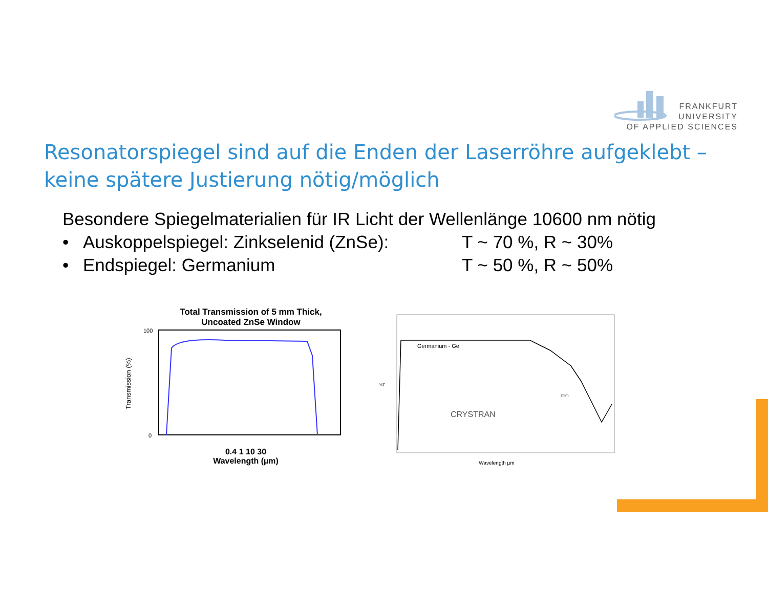FRANKFURT
UNIVERSITY
OF APPLIED SCIENCES
Resonatorspiegel sind auf die Enden der Laserröhre aufgeklebt –
keine spätere Justierung nötig/möglich
Besondere Spiegelmaterialien für IR Licht der Wellenlänge 10600 nm nötig
• Auskoppelspiegel: Zinkselenid (ZnSe): T ~ 70 %, R ~ 30%
• Endspiegel: Germanium T ~ 50 %, R ~ 50%
Total Transmission of 5 mm Thick,
Uncoated ZnSe Window
100
0
Transmission (%)
0.4 1 10 30
Wavelength (µm)
%T
Germanium - Ge
CRYSTRAN
2mm
Wavelength µm